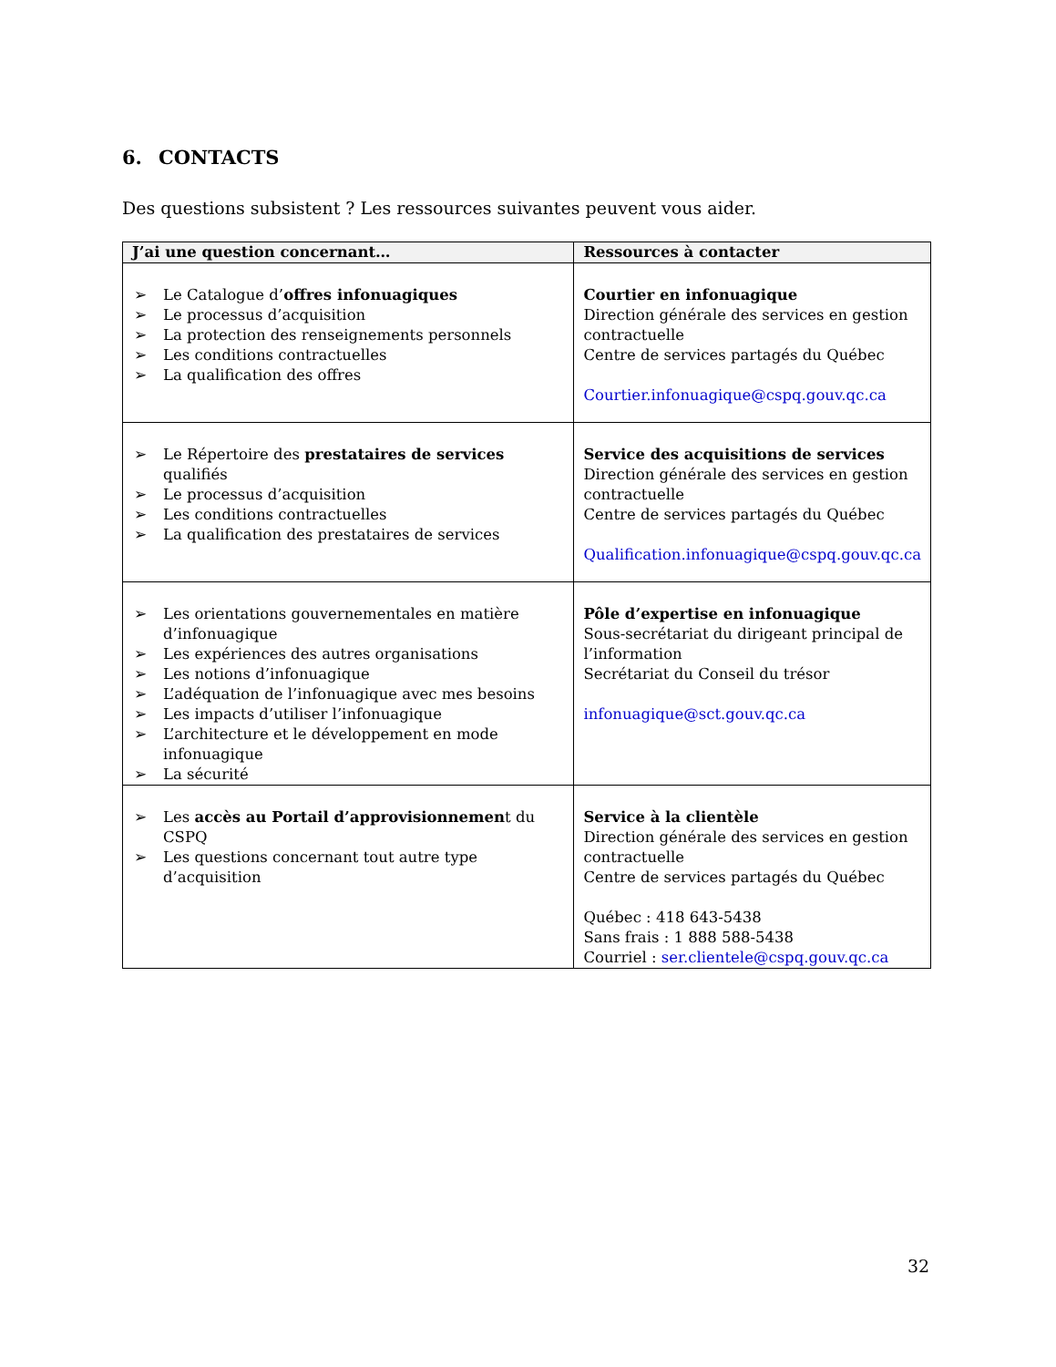6. CONTACTS
Des questions subsistent ? Les ressources suivantes peuvent vous aider.
| J’ai une question concernant… | Ressources à contacter |
| --- | --- |
| ➢ Le Catalogue d’ offres infonuagiques ➢ Le processus d’acquisition ➢ La protection des renseignements personnels ➢ Les conditions contractuelles ➢ La qualification des offres | Courtier en infonuagique Direction générale des services en gestion contractuelle Centre de services partagés du Québec Courtier.infonuagique@cspq.gouv.qc.ca |
| ➢ Le Répertoire des prestataires de services qualifiés ➢ Le processus d’acquisition ➢ Les conditions contractuelles ➢ La qualification des prestataires de services | Service des acquisitions de services Direction générale des services en gestion contractuelle Centre de services partagés du Québec Qualification.infonuagique@cspq.gouv.qc.ca |
| ➢ Les orientations gouvernementales en matière d’infonuagique ➢ Les expériences des autres organisations ➢ Les notions d’infonuagique ➢ L’adéquation de l’infonuagique avec mes besoins ➢ Les impacts d’utiliser l’infonuagique ➢ L’architecture et le développement en mode infonuagique ➢ La sécurité | Pôle d’expertise en infonuagique Sous-secrétariat du dirigeant principal de l’information Secrétariat du Conseil du trésor infonuagique@sct.gouv.qc.ca |
| ➢ Les accès au Portail d’approvisionnemen t du CSPQ ➢ Les questions concernant tout autre type d’acquisition | Service à la clientèle Direction générale des services en gestion contractuelle Centre de services partagés du Québec Québec : 418 643-5438 Sans frais : 1 888 588-5438 Courriel : ser.clientele@cspq.gouv.qc.ca |
32